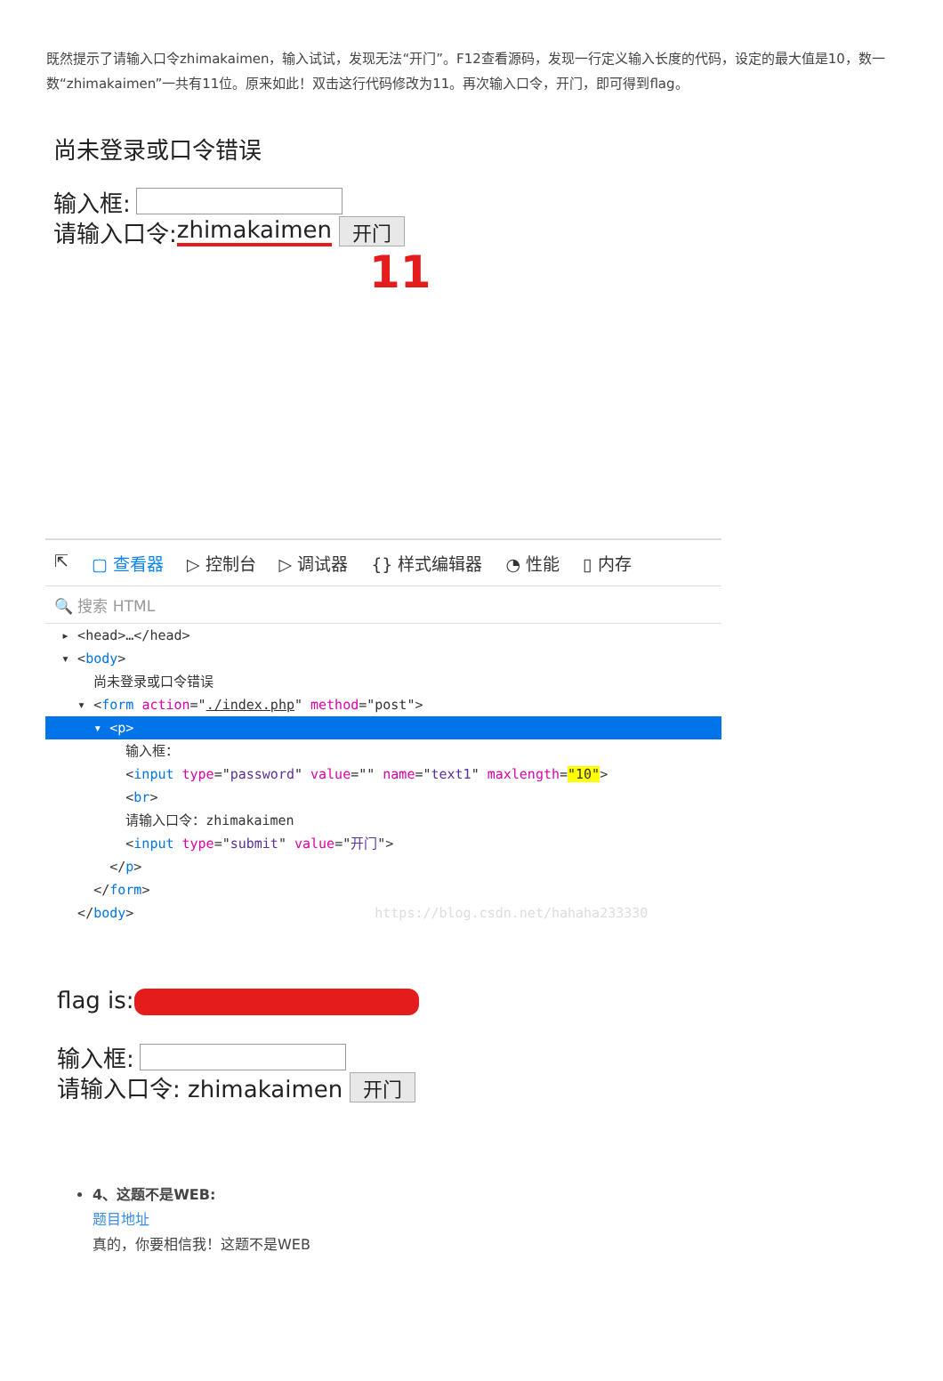既然提示了请输入口令zhimakaimen，输入试试，发现无法“开门”。F12查看源码，发现一行定义输入长度的代码，设定的最大值是10，数一数“zhimakaimen”一共有11位。原来如此！双击这行代码修改为11。再次输入口令，开门，即可得到flag。
尚未登录或口令错误
输入框:
请输入口令: zhimakaimen 开门
11
⇱ ▢ 查看器 ▷ 控制台 ▷ 调试器 {} 样式编辑器 ◔ 性能 ▯ 内存
🔍 搜索 HTML
▸ <head>…</head>
▾ <body>
尚未登录或口令错误
▾ <form action="./index.php" method="post">
▾ <p>
输入框：
<input type="password" value="" name="text1" maxlength="10">
<br>
请输入口令：zhimakaimen
<input type="submit" value="开门">
</p>
</form>
</body> https://blog.csdn.net/hahaha233330
flag is:
输入框:
请输入口令: zhimakaimen 开门
4、这题不是WEB:
题目地址
真的，你要相信我！这题不是WEB